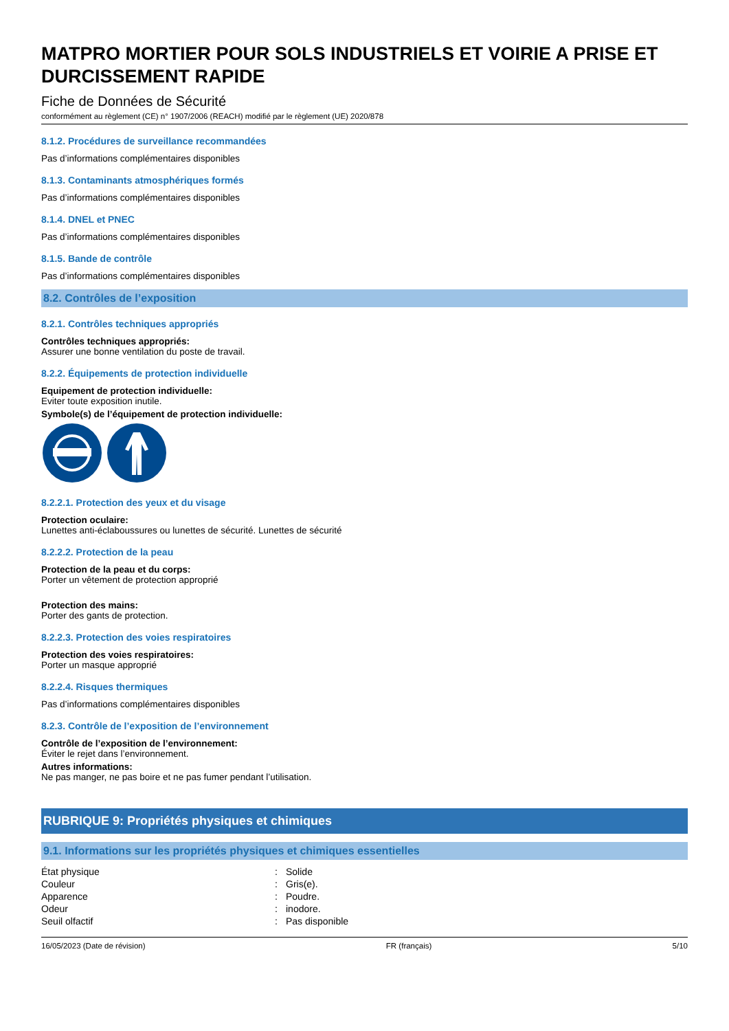MATPRO MORTIER POUR SOLS INDUSTRIELS ET VOIRIE A PRISE ET DURCISSEMENT RAPIDE
Fiche de Données de Sécurité
conformément au règlement (CE) n° 1907/2006 (REACH) modifié par le règlement (UE) 2020/878
8.1.2. Procédures de surveillance recommandées
Pas d’informations complémentaires disponibles
8.1.3. Contaminants atmosphériques formés
Pas d’informations complémentaires disponibles
8.1.4. DNEL et PNEC
Pas d’informations complémentaires disponibles
8.1.5. Bande de contrôle
Pas d’informations complémentaires disponibles
8.2. Contrôles de l’exposition
8.2.1. Contrôles techniques appropriés
Contrôles techniques appropriés:
Assurer une bonne ventilation du poste de travail.
8.2.2. Équipements de protection individuelle
Equipement de protection individuelle:
Eviter toute exposition inutile.
Symbole(s) de l’équipement de protection individuelle:
8.2.2.1. Protection des yeux et du visage
Protection oculaire:
Lunettes anti-éclaboussures ou lunettes de sécurité. Lunettes de sécurité
8.2.2.2. Protection de la peau
Protection de la peau et du corps:
Porter un vêtement de protection approprié
Protection des mains:
Porter des gants de protection.
8.2.2.3. Protection des voies respiratoires
Protection des voies respiratoires:
Porter un masque approprié
8.2.2.4. Risques thermiques
Pas d’informations complémentaires disponibles
8.2.3. Contrôle de l’exposition de l’environnement
Contrôle de l’exposition de l’environnement:
Éviter le rejet dans l’environnement.
Autres informations:
Ne pas manger, ne pas boire et ne pas fumer pendant l’utilisation.
RUBRIQUE 9: Propriétés physiques et chimiques
9.1. Informations sur les propriétés physiques et chimiques essentielles
| État physique | : | Solide |
| Couleur | : | Gris(e). |
| Apparence | : | Poudre. |
| Odeur | : | inodore. |
| Seuil olfactif | : | Pas disponible |
16/05/2023 (Date de révision) FR (français) 5/10